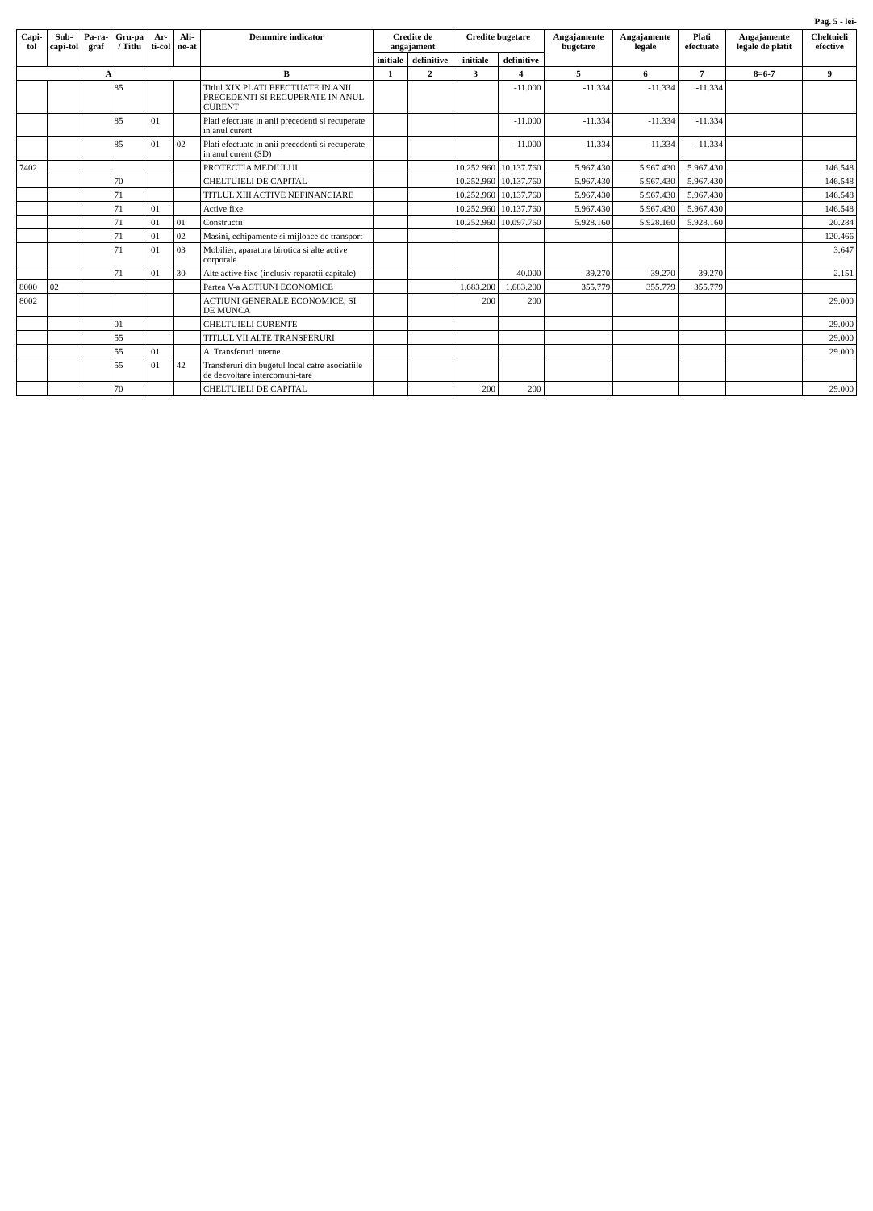Pag. 5 - lei-
| Capi-tol | Sub-capi-tol | Pa-ra-graf | Gru-pa / Titlu | Ar-ti-col | Ali-ne-at | Denumire indicator | Credite de angajament | | Credite bugetare | | Angajamente bugetare | Angajamente legale | Plati efectuate | Angajamente legale de platit | Cheltuieli efective |
| --- | --- | --- | --- | --- | --- | --- | --- | --- | --- | --- | --- | --- | --- | --- | --- |
| | | | | | | | initiale | definitive | initiale | definitive | | | | | |
| A | | | | | | B | 1 | 2 | 3 | 4 | 5 | 6 | 7 | 8=6-7 | 9 |
| | | | 85 | | | Titlul XIX PLATI EFECTUATE IN ANII PRECEDENTI SI RECUPERATE IN ANUL CURENT | | | | -11.000 | -11.334 | -11.334 | -11.334 | | |
| | | | 85 | 01 | | Plati efectuate in anii precedenti si recuperate in anul curent | | | | -11.000 | -11.334 | -11.334 | -11.334 | | |
| | | | 85 | 01 | 02 | Plati efectuate in anii precedenti si recuperate in anul curent (SD) | | | | -11.000 | -11.334 | -11.334 | -11.334 | | |
| 7402 | | | | | | PROTECTIA MEDIULUI | | | 10.252.960 | 10.137.760 | 5.967.430 | 5.967.430 | 5.967.430 | | 146.548 |
| | | | 70 | | | CHELTUIELI DE CAPITAL | | | 10.252.960 | 10.137.760 | 5.967.430 | 5.967.430 | 5.967.430 | | 146.548 |
| | | | 71 | | | TITLUL XIII ACTIVE NEFINANCIARE | | | 10.252.960 | 10.137.760 | 5.967.430 | 5.967.430 | 5.967.430 | | 146.548 |
| | | | 71 | 01 | | Active fixe | | | 10.252.960 | 10.137.760 | 5.967.430 | 5.967.430 | 5.967.430 | | 146.548 |
| | | | 71 | 01 | 01 | Constructii | | | 10.252.960 | 10.097.760 | 5.928.160 | 5.928.160 | 5.928.160 | | 20.284 |
| | | | 71 | 01 | 02 | Masini, echipamente si mijloace de transport | | | | | | | | | 120.466 |
| | | | 71 | 01 | 03 | Mobilier, aparatura birotica si alte active corporale | | | | | | | | | 3.647 |
| | | | 71 | 01 | 30 | Alte active fixe (inclusiv reparatii capitale) | | | | 40.000 | 39.270 | 39.270 | 39.270 | | 2.151 |
| 8000 | 02 | | | | | Partea V-a ACTIUNI ECONOMICE | | | 1.683.200 | 1.683.200 | 355.779 | 355.779 | 355.779 | | |
| 8002 | | | | | | ACTIUNI GENERALE ECONOMICE, SI DE MUNCA | | | 200 | 200 | | | | | 29.000 |
| | | | 01 | | | CHELTUIELI CURENTE | | | | | | | | | 29.000 |
| | | | 55 | | | TITLUL VII ALTE TRANSFERURI | | | | | | | | | 29.000 |
| | | | 55 | 01 | | A. Transferuri interne | | | | | | | | | 29.000 |
| | | | 55 | 01 | 42 | Transferuri din bugetul local catre asociatiile de dezvoltare intercomuni-tare | | | | | | | | | |
| | | | 70 | | | CHELTUIELI DE CAPITAL | | | 200 | 200 | | | | | 29.000 |